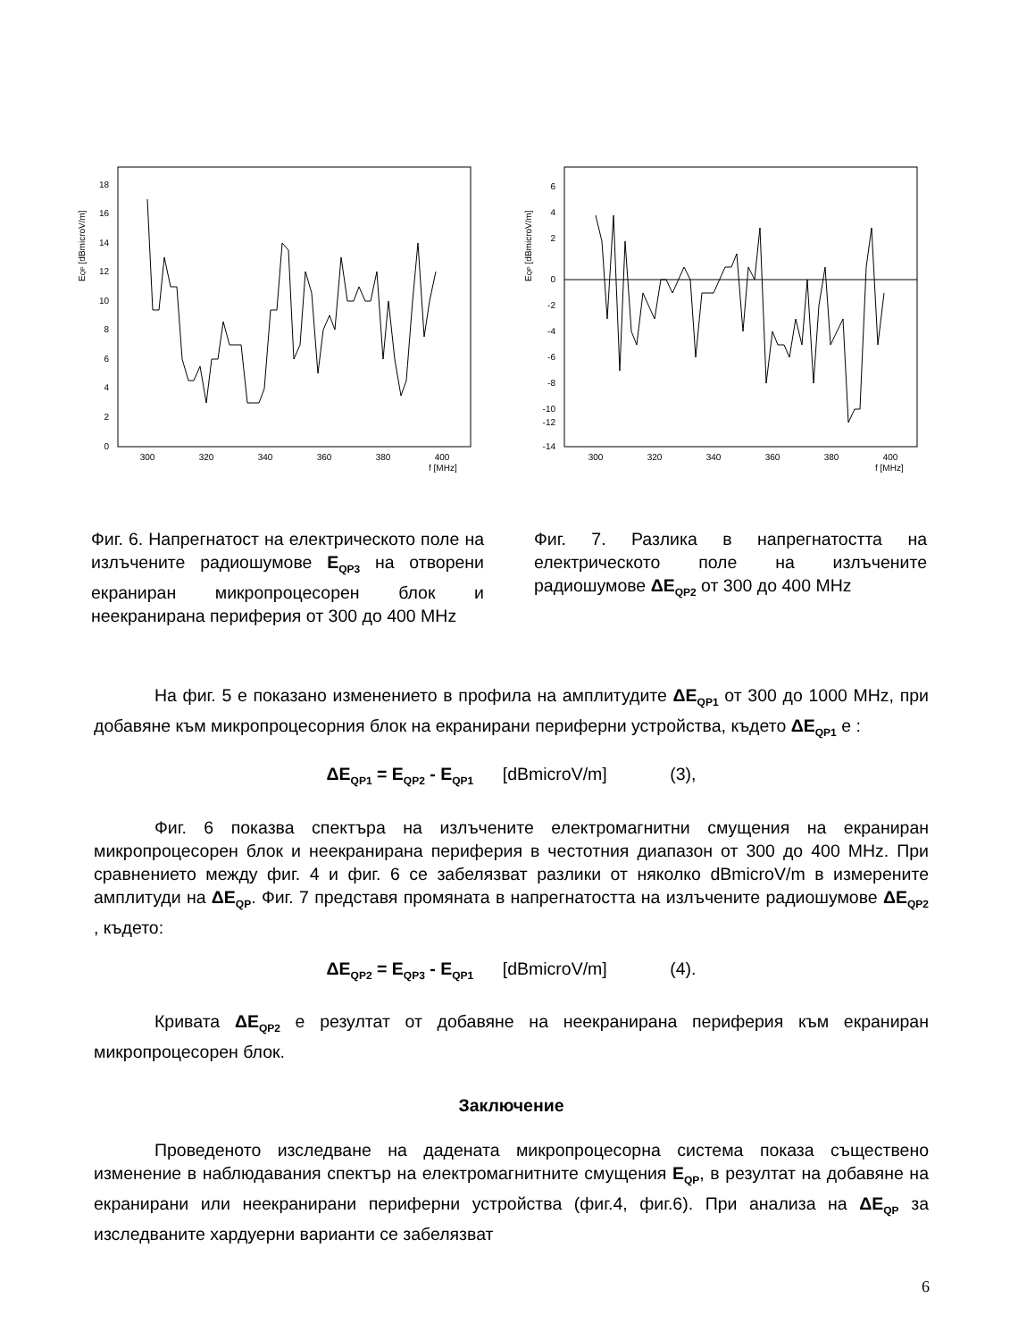EQP [dBmicroV/m]
0
2
4
6
8
10
12
14
16
18
300
320
340
360
380
400
f [MHz]
EQP [dBmicroV/m]
6
4
2
0
-2
-4
-6
-8
-10
-12
-14
300
320
340
360
380
400
f [MHz]
Фиг. 6. Напрегнатост на електрическото поле на излъчените радиошумове E<sub>QP3</sub> на отворени екраниран микропроцесорен блок и неекранирана периферия от 300 до 400 MHz
Фиг. 7. Разлика в напрегнатостта на електрическото поле на излъчените радиошумове ΔE<sub>QP2</sub> от 300 до 400 MHz
На фиг. 5 е показано изменението в профила на амплитудите ΔE<sub>QP1</sub> от 300 до 1000 MHz, при добавяне към микропроцесорния блок на екранирани периферни устройства, където ΔE<sub>QP1</sub> е :
ΔE<sub>QP1</sub> = E<sub>QP2</sub> - E<sub>QP1</sub> [dBmicroV/m] (3),
Фиг. 6 показва спектъра на излъчените електромагнитни смущения на екраниран микропроцесорен блок и неекранирана периферия в честотния диапазон от 300 до 400 MHz. При сравнението между фиг. 4 и фиг. 6 се забелязват разлики от няколко dBmicroV/m в измерените амплитуди на ΔE<sub>QP</sub>. Фиг. 7 представя промяната в напрегнатостта на излъчените радиошумове ΔE<sub>QP2</sub> , където:
ΔE<sub>QP2</sub> = E<sub>QP3</sub> - E<sub>QP1</sub> [dBmicroV/m] (4).
Кривата ΔE<sub>QP2</sub> е резултат от добавяне на неекранирана периферия към екраниран микропроцесорен блок.
Заключение
Проведеното изследване на дадената микропроцесорна система показа съществено изменение в наблюдавания спектър на електромагнитните смущения E<sub>QP</sub>, в резултат на добавяне на екранирани или неекранирани периферни устройства (фиг.4, фиг.6). При анализа на ΔE<sub>QP</sub> за изследваните хардуерни варианти се забелязват
6